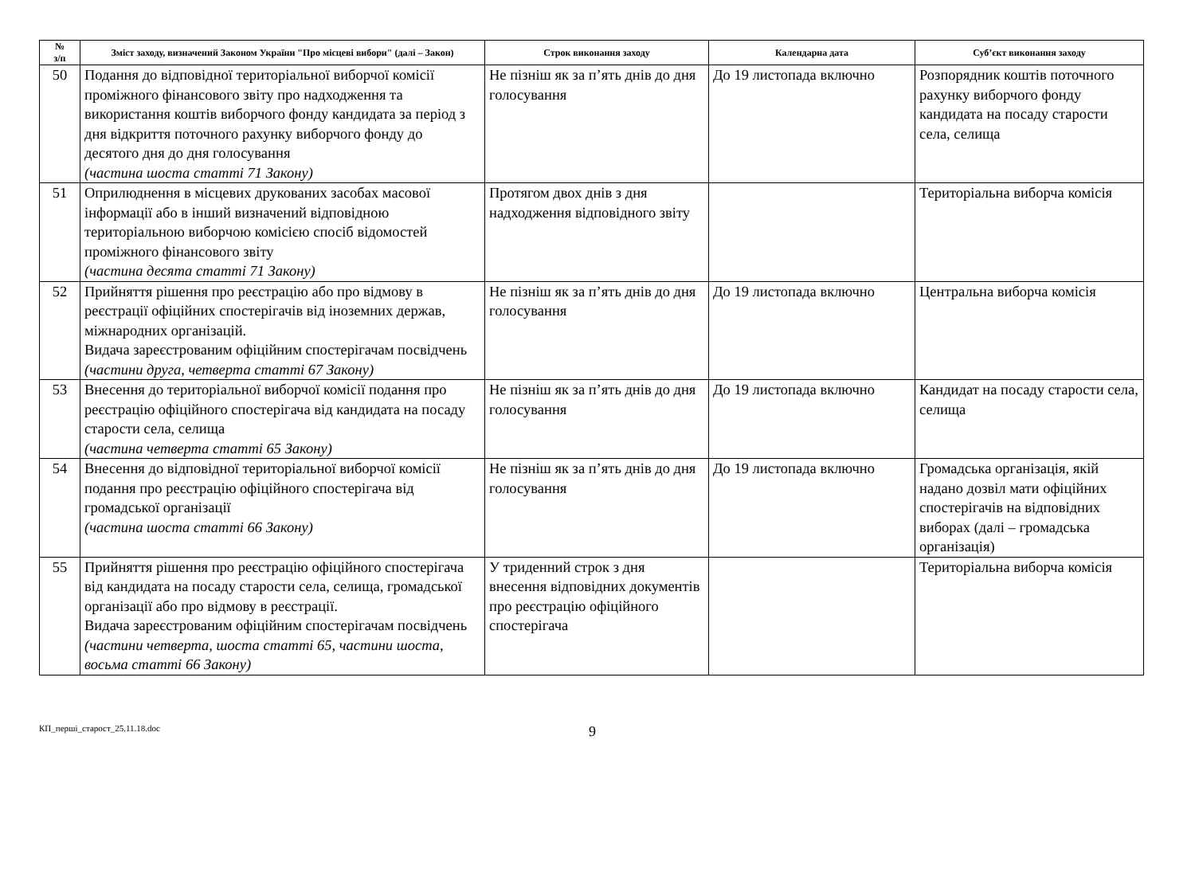| № з/п | Зміст заходу, визначений Законом України "Про місцеві вибори" (далі – Закон) | Строк виконання заходу | Календарна дата | Суб’єкт виконання заходу |
| --- | --- | --- | --- | --- |
| 50 | Подання до відповідної територіальної виборчої комісії проміжного фінансового звіту про надходження та використання коштів виборчого фонду кандидата за період з дня відкриття поточного рахунку виборчого фонду до десятого дня до дня голосування (частина шоста статті 71 Закону) | Не пізніш як за п’ять днів до дня голосування | До 19 листопада включно | Розпорядник коштів поточного рахунку виборчого фонду кандидата на посаду старости села, селища |
| 51 | Оприлюднення в місцевих друкованих засобах масової інформації або в інший визначений відповідною територіальною виборчою комісією спосіб відомостей проміжного фінансового звіту (частина десята статті 71 Закону) | Протягом двох днів з дня надходження відповідного звіту | | Територіальна виборча комісія |
| 52 | Прийняття рішення про реєстрацію або про відмову в реєстрації офіційних спостерігачів від іноземних держав, міжнародних організацій. Видача зареєстрованим офіційним спостерігачам посвідчень (частини друга, четверта статті 67 Закону) | Не пізніш як за п’ять днів до дня голосування | До 19 листопада включно | Центральна виборча комісія |
| 53 | Внесення до територіальної виборчої комісії подання про реєстрацію офіційного спостерігача від кандидата на посаду старости села, селища (частина четверта статті 65 Закону) | Не пізніш як за п’ять днів до дня голосування | До 19 листопада включно | Кандидат на посаду старости села, селища |
| 54 | Внесення до відповідної територіальної виборчої комісії подання про реєстрацію офіційного спостерігача від громадської організації (частина шоста статті 66 Закону) | Не пізніш як за п’ять днів до дня голосування | До 19 листопада включно | Громадська організація, якій надано дозвіл мати офіційних спостерігачів на відповідних виборах (далі – громадська організація) |
| 55 | Прийняття рішення про реєстрацію офіційного спостерігача від кандидата на посаду старости села, селища, громадської організації або про відмову в реєстрації. Видача зареєстрованим офіційним спостерігачам посвідчень (частини четверта, шоста статті 65, частини шоста, восьма статті 66 Закону) | У триденний строк з дня внесення відповідних документів про реєстрацію офіційного спостерігача | | Територіальна виборча комісія |
КП_перші_старост_25.11.18.doc
9